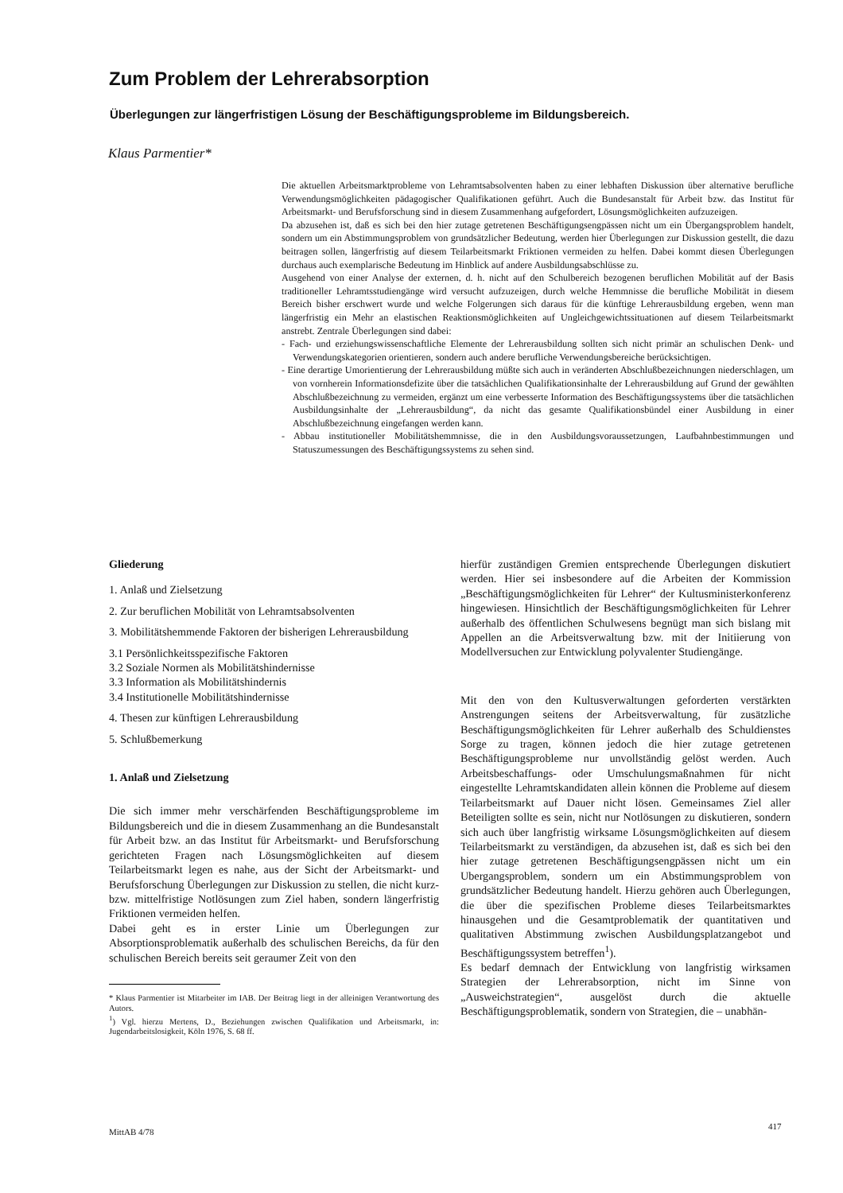Zum Problem der Lehrerabsorption
Überlegungen zur längerfristigen Lösung der Beschäftigungsprobleme im Bildungsbereich.
Klaus Parmentier*
Die aktuellen Arbeitsmarktprobleme von Lehramtsabsolventen haben zu einer lebhaften Diskussion über alternative berufliche Verwendungsmöglichkeiten pädagogischer Qualifikationen geführt. Auch die Bundesanstalt für Arbeit bzw. das Institut für Arbeitsmarkt- und Berufsforschung sind in diesem Zusammenhang aufgefordert, Lösungsmöglichkeiten aufzuzeigen.
Da abzusehen ist, daß es sich bei den hier zutage getretenen Beschäftigungsengpässen nicht um ein Übergangsproblem handelt, sondern um ein Abstimmungsproblem von grundsätzlicher Bedeutung, werden hier Überlegungen zur Diskussion gestellt, die dazu beitragen sollen, längerfristig auf diesem Teilarbeitsmarkt Friktionen vermeiden zu helfen. Dabei kommt diesen Überlegungen durchaus auch exemplarische Bedeutung im Hinblick auf andere Ausbildungsabschlüsse zu.
Ausgehend von einer Analyse der externen, d. h. nicht auf den Schulbereich bezogenen beruflichen Mobilität auf der Basis traditioneller Lehramtsstudiengänge wird versucht aufzuzeigen, durch welche Hemmnisse die berufliche Mobilität in diesem Bereich bisher erschwert wurde und welche Folgerungen sich daraus für die künftige Lehrerausbildung ergeben, wenn man längerfristig ein Mehr an elastischen Reaktionsmöglichkeiten auf Ungleichgewichtssituationen auf diesem Teilarbeitsmarkt anstrebt. Zentrale Überlegungen sind dabei:
- Fach- und erziehungswissenschaftliche Elemente der Lehrerausbildung sollten sich nicht primär an schulischen Denk- und Verwendungskategorien orientieren, sondern auch andere berufliche Verwendungsbereiche berücksichtigen.
- Eine derartige Umorientierung der Lehrerausbildung müßte sich auch in veränderten Abschlußbezeichnungen niederschlagen, um von vornherein Informationsdefizite über die tatsächlichen Qualifikationsinhalte der Lehrerausbildung auf Grund der gewählten Abschlußbezeichnung zu vermeiden, ergänzt um eine verbesserte Information des Beschäftigungssystems über die tatsächlichen Ausbildungsinhalte der „Lehrerausbildung“, da nicht das gesamte Qualifikationsbündel einer Ausbildung in einer Abschlußbezeichnung eingefangen werden kann.
- Abbau institutioneller Mobilitätshemmnisse, die in den Ausbildungsvoraussetzungen, Laufbahnbestimmungen und Statuszumessungen des Beschäftigungssystems zu sehen sind.
Gliederung
1. Anlaß und Zielsetzung
2. Zur beruflichen Mobilität von Lehramtsabsolventen
3. Mobilitätshemmende Faktoren der bisherigen Lehrerausbildung
3.1 Persönlichkeitsspezifische Faktoren
3.2 Soziale Normen als Mobilitätshindernisse
3.3 Information als Mobilitätshindernis
3.4 Institutionelle Mobilitätshindernisse
4. Thesen zur künftigen Lehrerausbildung
5. Schlußbemerkung
1. Anlaß und Zielsetzung
Die sich immer mehr verschärfenden Beschäftigungsprobleme im Bildungsbereich und die in diesem Zusammenhang an die Bundesanstalt für Arbeit bzw. an das Institut für Arbeitsmarkt- und Berufsforschung gerichteten Fragen nach Lösungsmöglichkeiten auf diesem Teilarbeitsmarkt legen es nahe, aus der Sicht der Arbeitsmarkt- und Berufsforschung Überlegungen zur Diskussion zu stellen, die nicht kurz- bzw. mittelfristige Notlösungen zum Ziel haben, sondern längerfristig Friktionen vermeiden helfen.
Dabei geht es in erster Linie um Überlegungen zur Absorptionsproblematik außerhalb des schulischen Bereichs, da für den schulischen Bereich bereits seit geraumer Zeit von den
* Klaus Parmentier ist Mitarbeiter im IAB. Der Beitrag liegt in der alleinigen Verantwortung des Autors.
<sup>1</sup>) Vgl. hierzu Mertens, D., Beziehungen zwischen Qualifikation und Arbeitsmarkt, in: Jugendarbeitslosigkeit, Köln 1976, S. 68 ff.
hierfür zuständigen Gremien entsprechende Überlegungen diskutiert werden. Hier sei insbesondere auf die Arbeiten der Kommission „Beschäftigungsmöglichkeiten für Lehrer“ der Kultusministerkonferenz hingewiesen. Hinsichtlich der Beschäftigungsmöglichkeiten für Lehrer außerhalb des öffentlichen Schulwesens begnügt man sich bislang mit Appellen an die Arbeitsverwaltung bzw. mit der Initiierung von Modellversuchen zur Entwicklung polyvalenter Studiengänge.
Mit den von den Kultusverwaltungen geforderten verstärkten Anstrengungen seitens der Arbeitsverwaltung, für zusätzliche Beschäftigungsmöglichkeiten für Lehrer außerhalb des Schuldienstes Sorge zu tragen, können jedoch die hier zutage getretenen Beschäftigungsprobleme nur unvollständig gelöst werden. Auch Arbeitsbeschaffungs- oder Umschulungsmaßnahmen für nicht eingestellte Lehramtskandidaten allein können die Probleme auf diesem Teilarbeitsmarkt auf Dauer nicht lösen. Gemeinsames Ziel aller Beteiligten sollte es sein, nicht nur Notlösungen zu diskutieren, sondern sich auch über langfristig wirksame Lösungsmöglichkeiten auf diesem Teilarbeitsmarkt zu verständigen, da abzusehen ist, daß es sich bei den hier zutage getretenen Beschäftigungsengpässen nicht um ein Ubergangsproblem, sondern um ein Abstimmungsproblem von grundsätzlicher Bedeutung handelt. Hierzu gehören auch Überlegungen, die über die spezifischen Probleme dieses Teilarbeitsmarktes hinausgehen und die Gesamtproblematik der quantitativen und qualitativen Abstimmung zwischen Ausbildungsplatzangebot und Beschäftigungssystem betreffen<sup>1</sup>).
Es bedarf demnach der Entwicklung von langfristig wirksamen Strategien der Lehrerabsorption, nicht im Sinne von „Ausweichstrategien“, ausgelöst durch die aktuelle Beschäftigungsproblematik, sondern von Strategien, die – unabhän-
MittAB 4/78
417